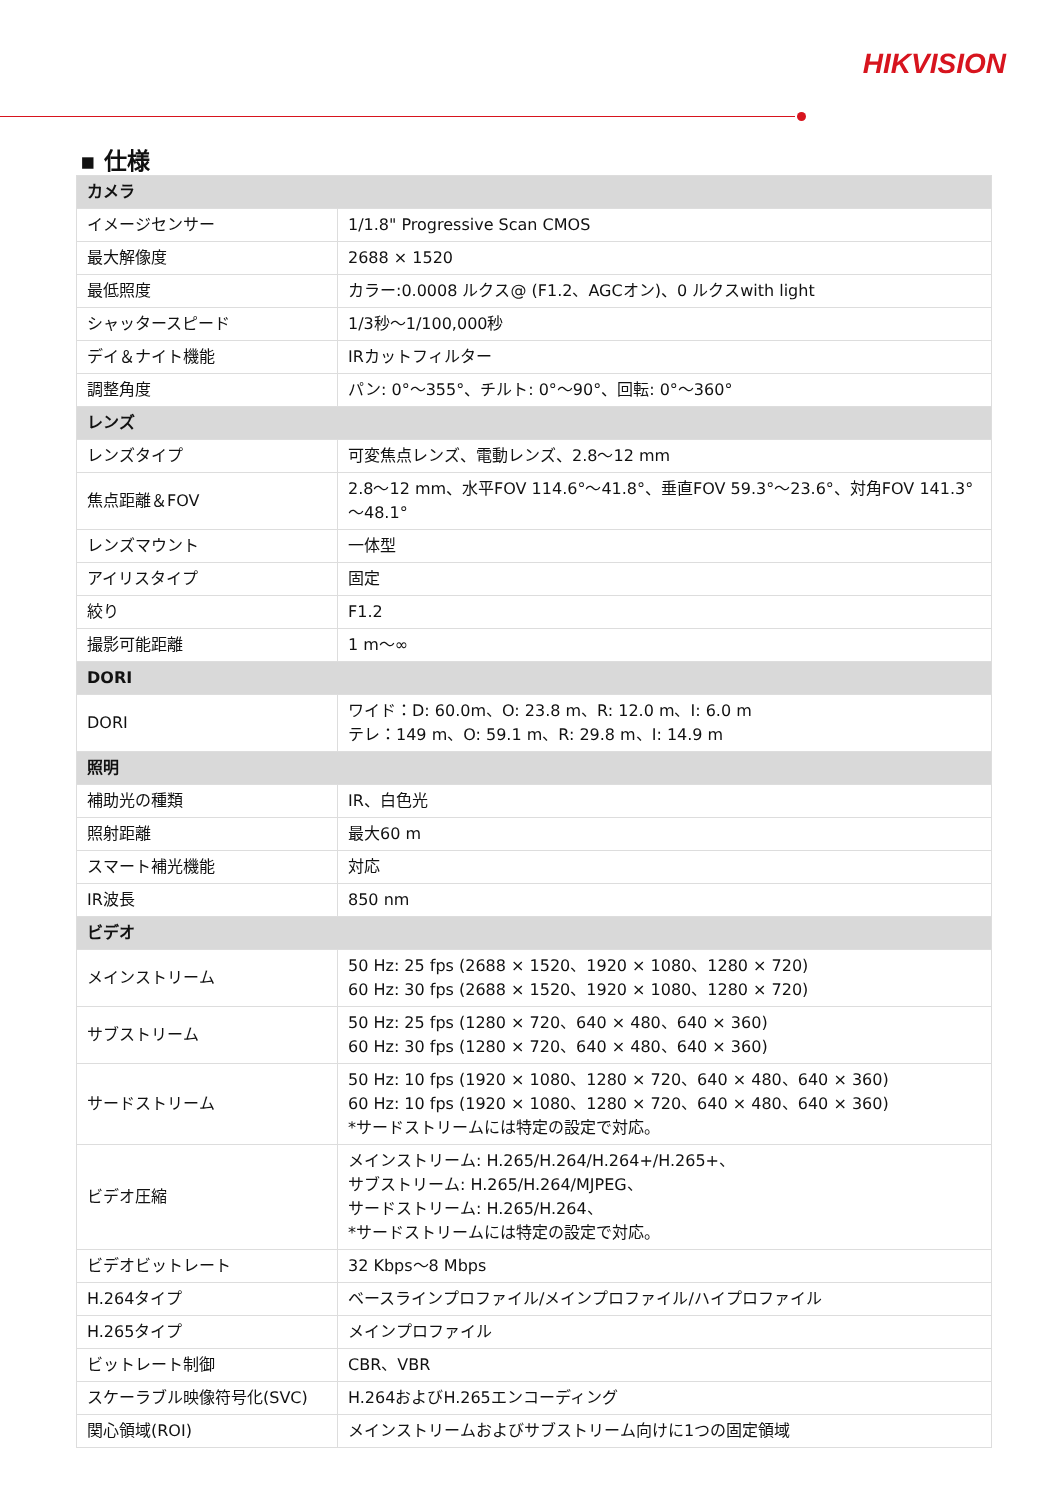HIKVISION
▪ 仕様
| カメラ | |
| --- | --- |
| イメージセンサー | 1/1.8" Progressive Scan CMOS |
| 最大解像度 | 2688 × 1520 |
| 最低照度 | カラー:0.0008 ルクス@ (F1.2、AGCオン)、0 ルクスwith light |
| シャッタースピード | 1/3秒～1/100,000秒 |
| デイ＆ナイト機能 | IRカットフィルター |
| 調整角度 | パン: 0°～355°、チルト: 0°～90°、回転: 0°～360° |
| レンズ | |
| レンズタイプ | 可変焦点レンズ、電動レンズ、2.8～12 mm |
| 焦点距離＆FOV | 2.8～12 mm、水平FOV 114.6°～41.8°、垂直FOV 59.3°～23.6°、対角FOV 141.3°～48.1° |
| レンズマウント | 一体型 |
| アイリスタイプ | 固定 |
| 絞り | F1.2 |
| 撮影可能距離 | 1 m～∞ |
| DORI | |
| DORI | ワイド：D: 60.0m、O: 23.8 m、R: 12.0 m、I: 6.0 m テレ：149 m、O: 59.1 m、R: 29.8 m、I: 14.9 m |
| 照明 | |
| 補助光の種類 | IR、白色光 |
| 照射距離 | 最大60 m |
| スマート補光機能 | 対応 |
| IR波長 | 850 nm |
| ビデオ | |
| メインストリーム | 50 Hz: 25 fps (2688 × 1520、1920 × 1080、1280 × 720) 60 Hz: 30 fps (2688 × 1520、1920 × 1080、1280 × 720) |
| サブストリーム | 50 Hz: 25 fps (1280 × 720、640 × 480、640 × 360) 60 Hz: 30 fps (1280 × 720、640 × 480、640 × 360) |
| サードストリーム | 50 Hz: 10 fps (1920 × 1080、1280 × 720、640 × 480、640 × 360) 60 Hz: 10 fps (1920 × 1080、1280 × 720、640 × 480、640 × 360) *サードストリームには特定の設定で対応。 |
| ビデオ圧縮 | メインストリーム: H.265/H.264/H.264+/H.265+、 サブストリーム: H.265/H.264/MJPEG、 サードストリーム: H.265/H.264、 *サードストリームには特定の設定で対応。 |
| ビデオビットレート | 32 Kbps～8 Mbps |
| H.264タイプ | ベースラインプロファイル/メインプロファイル/ハイプロファイル |
| H.265タイプ | メインプロファイル |
| ビットレート制御 | CBR、VBR |
| スケーラブル映像符号化(SVC) | H.264およびH.265エンコーディング |
| 関心領域(ROI) | メインストリームおよびサブストリーム向けに1つの固定領域 |